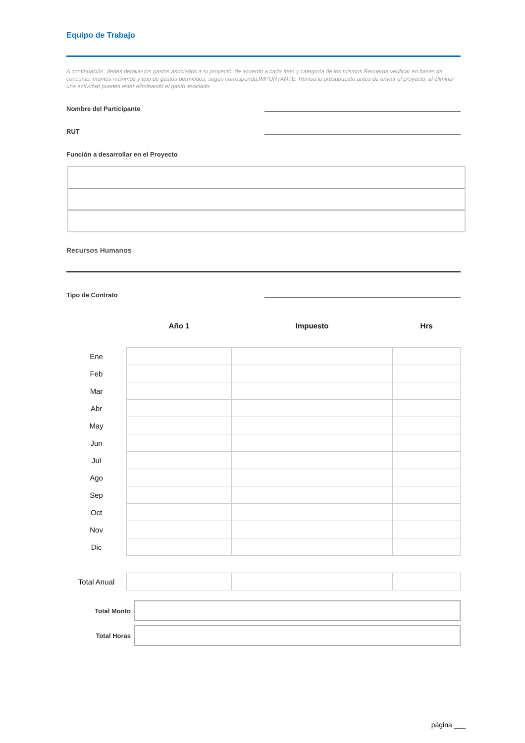Equipo de Trabajo
A continuación, debes detallar los gastos asociados a tu proyecto, de acuerdo a cada ítem y categoría de los mismos.Recuerda verificar en bases de concurso, montos máximos y tipo de gastos permitidos, según corresponda.IMPORTANTE: Revisa tu presupuesto antes de enviar el proyecto, al eliminar una actividad puedes estar eliminando el gasto asociado.
Nombre del Participante
RUT
Función a desarrollar en el Proyecto
Recursos Humanos
Tipo de Contrato
| | Año 1 | Impuesto | Hrs |
| --- | --- | --- | --- |
| Ene | | | |
| Feb | | | |
| Mar | | | |
| Abr | | | |
| May | | | |
| Jun | | | |
| Jul | | | |
| Ago | | | |
| Sep | | | |
| Oct | | | |
| Nov | | | |
| Dic | | | |
| Total Anual | | | |
Total Monto
Total Horas
página ___